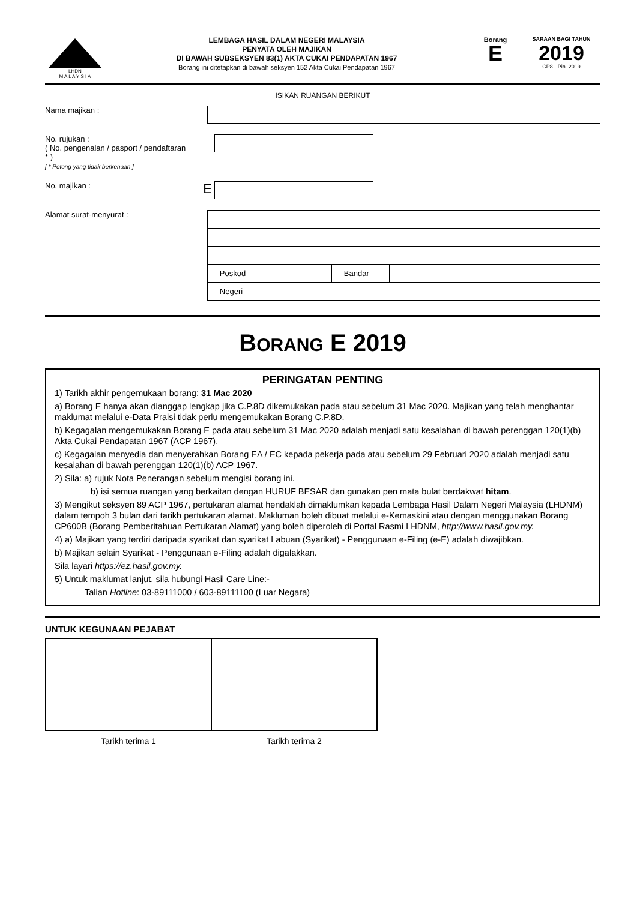LHDN
M A L A Y S I A
LEMBAGA HASIL DALAM NEGERI MALAYSIA
PENYATA OLEH MAJIKAN
DI BAWAH SUBSEKSYEN 83(1) AKTA CUKAI PENDAPATAN 1967
Borang ini ditetapkan di bawah seksyen 152 Akta Cukai Pendapatan 1967
Borang
E
SARAAN BAGI TAHUN
2019
CP8 - Pin. 2019
ISIKAN RUANGAN BERIKUT
Nama majikan :
No. rujukan :
( No. pengenalan / pasport / pendaftaran * )
[ * Potong yang tidak berkenaan ]
No. majikan :
E
Alamat surat-menyurat :
| Poskod | | Bandar | |
| Negeri | | | |
BORANG E 2019
PERINGATAN PENTING
1) Tarikh akhir pengemukaan borang: 31 Mac 2020
a) Borang E hanya akan dianggap lengkap jika C.P.8D dikemukakan pada atau sebelum 31 Mac 2020. Majikan yang telah menghantar maklumat melalui e-Data Praisi tidak perlu mengemukakan Borang C.P.8D.
b) Kegagalan mengemukakan Borang E pada atau sebelum 31 Mac 2020 adalah menjadi satu kesalahan di bawah perenggan 120(1)(b) Akta Cukai Pendapatan 1967 (ACP 1967).
c) Kegagalan menyedia dan menyerahkan Borang EA / EC kepada pekerja pada atau sebelum 29 Februari 2020 adalah menjadi satu kesalahan di bawah perenggan 120(1)(b) ACP 1967.
2) Sila: a) rujuk Nota Penerangan sebelum mengisi borang ini.
b) isi semua ruangan yang berkaitan dengan HURUF BESAR dan gunakan pen mata bulat berdakwat hitam.
3) Mengikut seksyen 89 ACP 1967, pertukaran alamat hendaklah dimaklumkan kepada Lembaga Hasil Dalam Negeri Malaysia (LHDNM) dalam tempoh 3 bulan dari tarikh pertukaran alamat. Makluman boleh dibuat melalui e-Kemaskini atau dengan menggunakan Borang CP600B (Borang Pemberitahuan Pertukaran Alamat) yang boleh diperoleh di Portal Rasmi LHDNM, http://www.hasil.gov.my.
4) a) Majikan yang terdiri daripada syarikat dan syarikat Labuan (Syarikat) - Penggunaan e-Filing (e-E) adalah diwajibkan.
b) Majikan selain Syarikat - Penggunaan e-Filing adalah digalakkan.
Sila layari https://ez.hasil.gov.my.
5) Untuk maklumat lanjut, sila hubungi Hasil Care Line:-
Talian Hotline: 03-89111000 / 603-89111100 (Luar Negara)
UNTUK KEGUNAAN PEJABAT
| Tarikh terima 1 | Tarikh terima 2 |
| --- | --- |